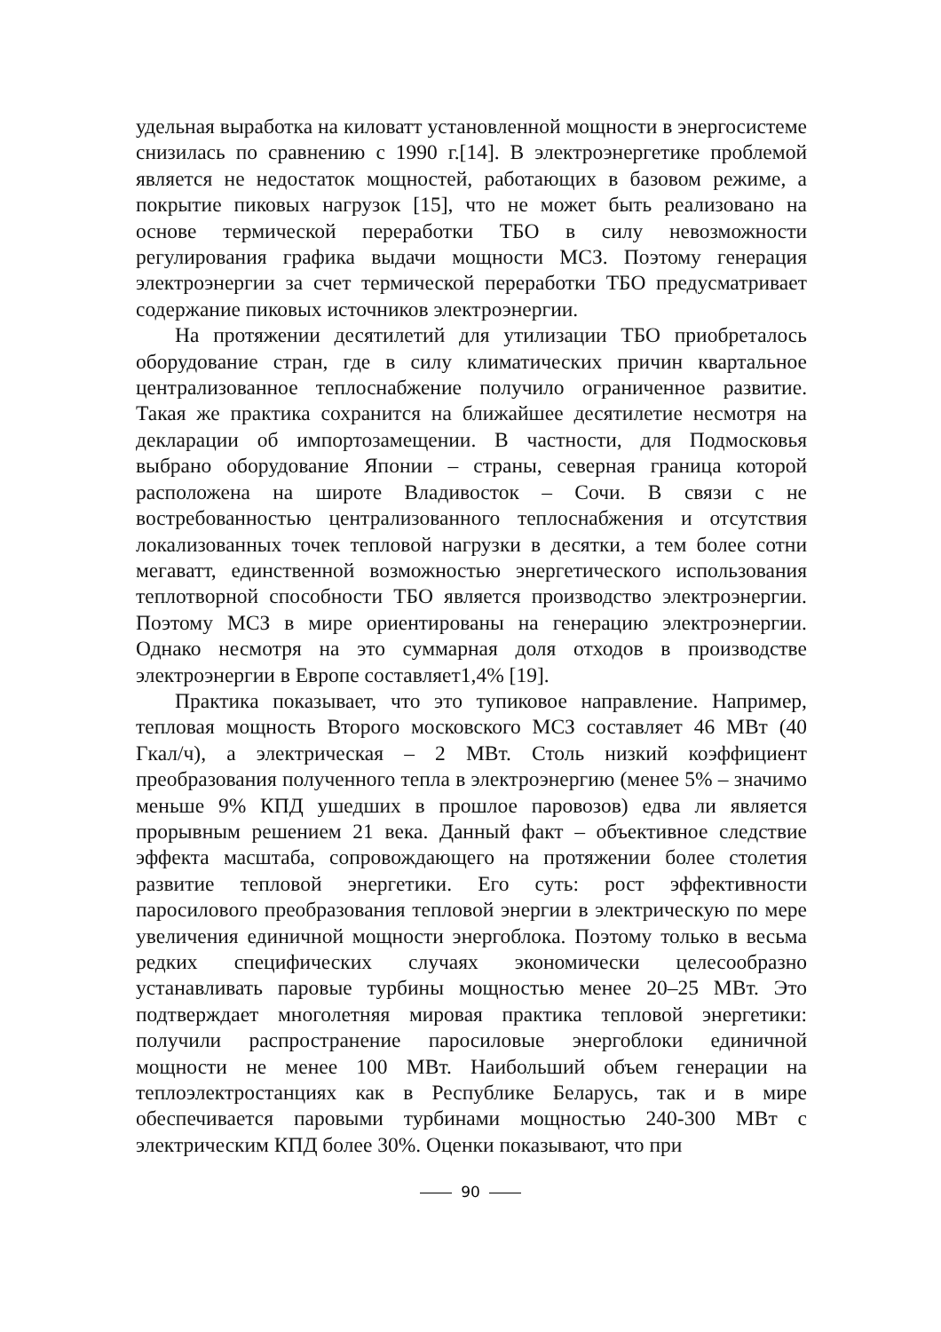удельная выработка на киловатт установленной мощности в энергосистеме снизилась по сравнению с 1990 г.[14]. В электроэнергетике проблемой является не недостаток мощностей, работающих в базовом режиме, а покрытие пиковых нагрузок [15], что не может быть реализовано на основе термической переработки ТБО в силу невозможности регулирования графика выдачи мощности МСЗ. Поэтому генерация электроэнергии за счет термической переработки ТБО предусматривает содержание пиковых источников электроэнергии.
На протяжении десятилетий для утилизации ТБО приобреталось оборудование стран, где в силу климатических причин квартальное централизованное теплоснабжение получило ограниченное развитие. Такая же практика сохранится на ближайшее десятилетие несмотря на декларации об импортозамещении. В частности, для Подмосковья выбрано оборудование Японии – страны, северная граница которой расположена на широте Владивосток – Сочи. В связи с не востребованностью централизованного теплоснабжения и отсутствия локализованных точек тепловой нагрузки в десятки, а тем более сотни мегаватт, единственной возможностью энергетического использования теплотворной способности ТБО является производство электроэнергии. Поэтому МСЗ в мире ориентированы на генерацию электроэнергии. Однако несмотря на это суммарная доля отходов в производстве электроэнергии в Европе составляет1,4% [19].
Практика показывает, что это тупиковое направление. Например, тепловая мощность Второго московского МСЗ составляет 46 МВт (40 Гкал/ч), а электрическая – 2 МВт. Столь низкий коэффициент преобразования полученного тепла в электроэнергию (менее 5% – значимо меньше 9% КПД ушедших в прошлое паровозов) едва ли является прорывным решением 21 века. Данный факт – объективное следствие эффекта масштаба, сопровождающего на протяжении более столетия развитие тепловой энергетики. Его суть: рост эффективности паросилового преобразования тепловой энергии в электрическую по мере увеличения единичной мощности энергоблока. Поэтому только в весьма редких специфических случаях экономически целесообразно устанавливать паровые турбины мощностью менее 20–25 МВт. Это подтверждает многолетняя мировая практика тепловой энергетики: получили распространение паросиловые энергоблоки единичной мощности не менее 100 МВт. Наибольший объем генерации на теплоэлектростанциях как в Республике Беларусь, так и в мире обеспечивается паровыми турбинами мощностью 240-300 МВт с электрическим КПД более 30%. Оценки показывают, что при
90